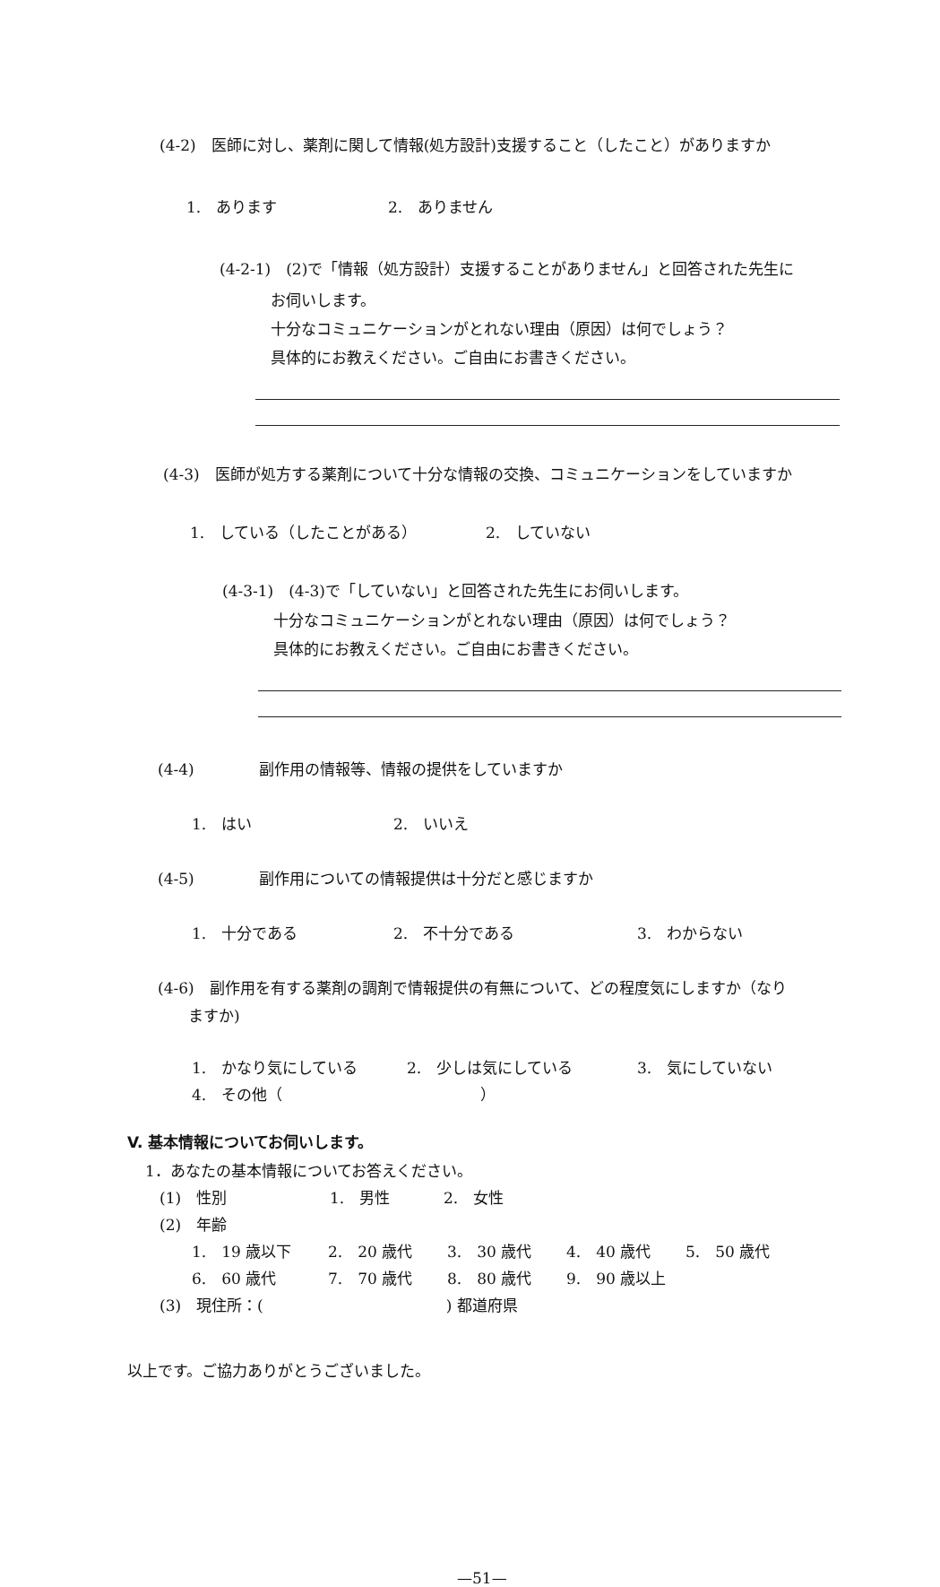(4-2)　医師に対し、薬剤に関して情報(処方設計)支援すること（したこと）がありますか
1.　あります 2.　ありません
(4-2-1)　(2)で「情報（処方設計）支援することがありません」と回答された先生に
お伺いします。
十分なコミュニケーションがとれない理由（原因）は何でしょう？
具体的にお教えください。ご自由にお書きください。
(4-3)　医師が処方する薬剤について十分な情報の交換、コミュニケーションをしていますか
1.　している（したことがある） 2.　していない
(4-3-1)　(4-3)で「していない」と回答された先生にお伺いします。
十分なコミュニケーションがとれない理由（原因）は何でしょう？
具体的にお教えください。ご自由にお書きください。
(4-4) 副作用の情報等、情報の提供をしていますか
1.　はい 2.　いいえ
(4-5) 副作用についての情報提供は十分だと感じますか
1.　十分である 2.　不十分である 3.　わからない
(4-6)　副作用を有する薬剤の調剤で情報提供の有無について、どの程度気にしますか（なり
ますか)
1.　かなり気にしている 2.　少しは気にしている 3.　気にしていない
4.　その他（　　　　　　　　　　　　　）
V. 基本情報についてお伺いします。
1．あなたの基本情報についてお答えください。
(1)　性別 1.　男性 2.　女性
(2)　年齢
1.　19 歳以下 2.　20 歳代 3.　30 歳代 4.　40 歳代 5.　50 歳代
6.　60 歳代 7.　70 歳代 8.　80 歳代 9.　90 歳以上
(3)　現住所：(　　　　　　　　　　　　) 都道府県
以上です。ご協力ありがとうございました。
—51—